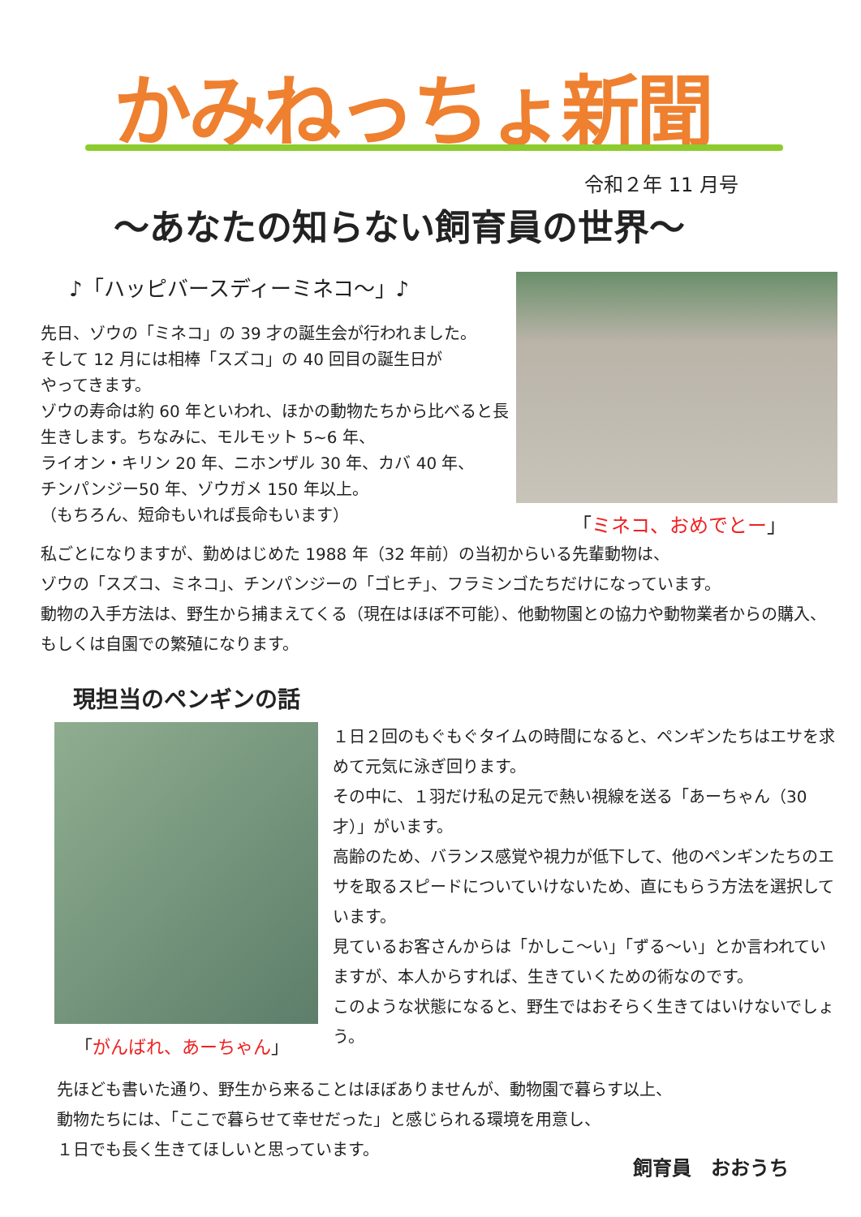かみねっちょ新聞
令和２年 11 月号
～あなたの知らない飼育員の世界～
♪「ハッピバースディーミネコ～」♪
先日、ゾウの「ミネコ」の 39 才の誕生会が行われました。
そして 12 月には相棒「スズコ」の 40 回目の誕生日が
やってきます。
ゾウの寿命は約 60 年といわれ、ほかの動物たちから比べると長生きします。ちなみに、モルモット 5~6 年、
ライオン・キリン 20 年、ニホンザル 30 年、カバ 40 年、
チンパンジー50 年、ゾウガメ 150 年以上。
（もちろん、短命もいれば長命もいます）
「ミネコ、おめでとー」
私ごとになりますが、勤めはじめた 1988 年（32 年前）の当初からいる先輩動物は、
ゾウの「スズコ、ミネコ」、チンパンジーの「ゴヒチ」、フラミンゴたちだけになっています。
動物の入手方法は、野生から捕まえてくる（現在はほぼ不可能）、他動物園との協力や動物業者からの購入、もしくは自園での繁殖になります。
現担当のペンギンの話
「がんばれ、あーちゃん」
１日２回のもぐもぐタイムの時間になると、ペンギンたちはエサを求めて元気に泳ぎ回ります。
その中に、１羽だけ私の足元で熱い視線を送る「あーちゃん（30 才）」がいます。
高齢のため、バランス感覚や視力が低下して、他のペンギンたちのエサを取るスピードについていけないため、直にもらう方法を選択しています。
見ているお客さんからは「かしこ～い」「ずる～い」とか言われていますが、本人からすれば、生きていくための術なのです。
このような状態になると、野生ではおそらく生きてはいけないでしょう。
先ほども書いた通り、野生から来ることはほぼありませんが、動物園で暮らす以上、
動物たちには、「ここで暮らせて幸せだった」と感じられる環境を用意し、
１日でも長く生きてほしいと思っています。
飼育員　おおうち